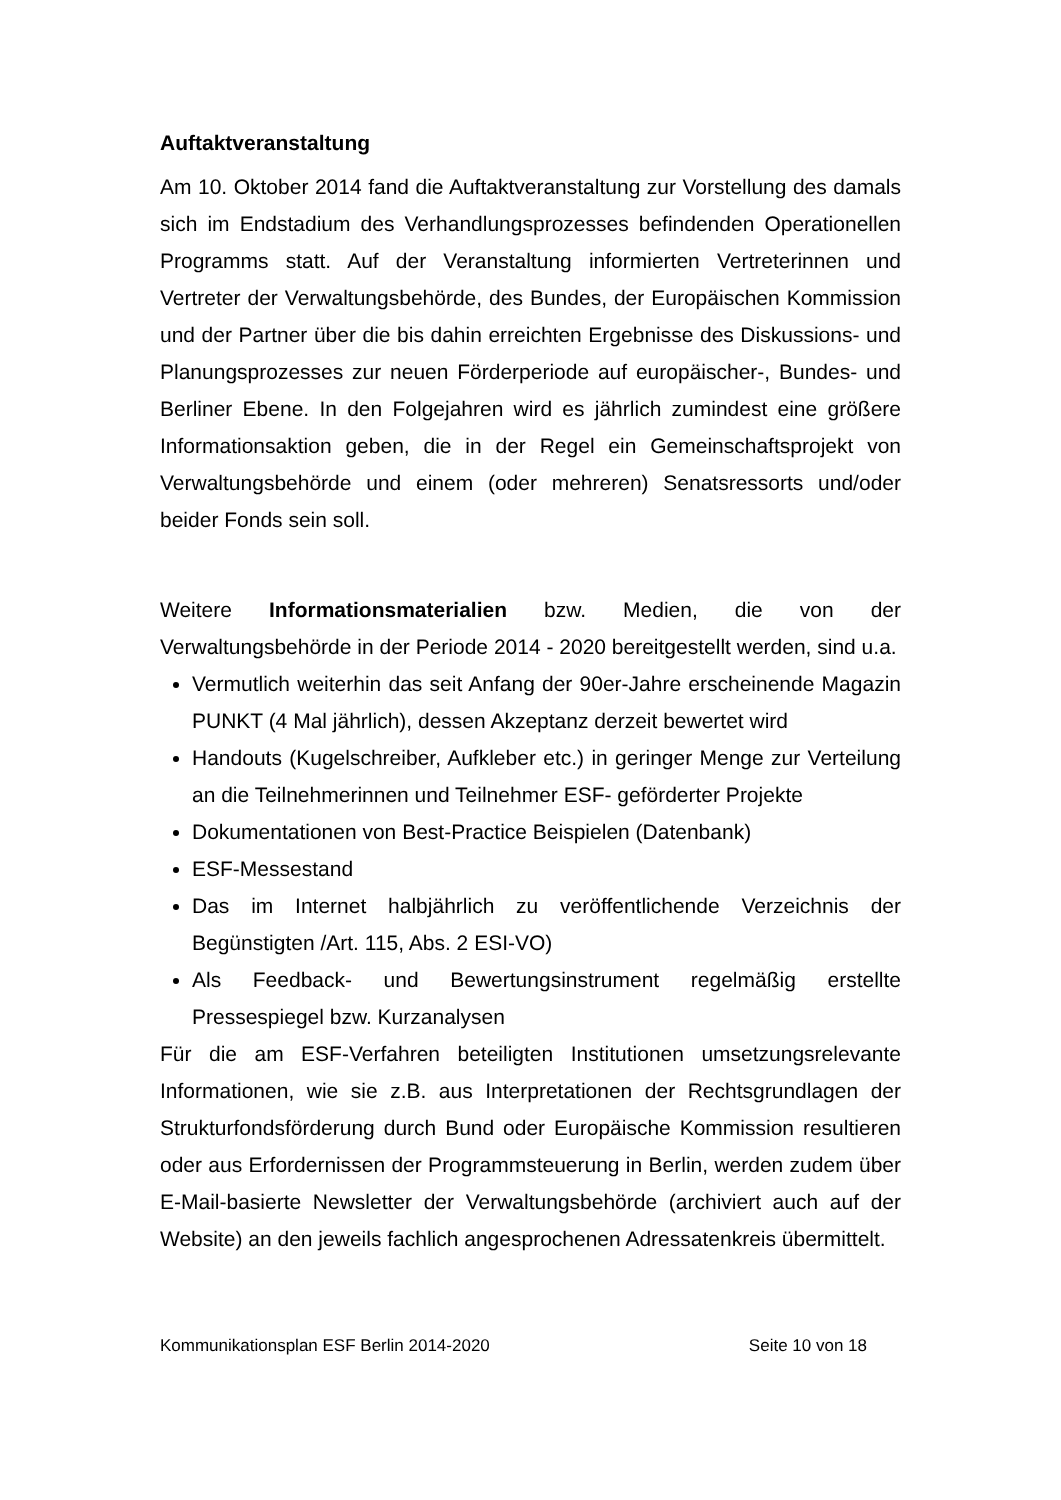Auftaktveranstaltung
Am 10. Oktober 2014 fand die Auftaktveranstaltung zur Vorstellung des damals sich im Endstadium des Verhandlungsprozesses befindenden Operationellen Programms statt. Auf der Veranstaltung informierten Vertreterinnen und Vertreter der Verwaltungsbehörde, des Bundes, der Europäischen Kommission und der Partner über die bis dahin erreichten Ergebnisse des Diskussions- und Planungsprozesses zur neuen Förderperiode auf europäischer-, Bundes- und Berliner Ebene. In den Folgejahren wird es jährlich zumindest eine größere Informationsaktion geben, die in der Regel ein Gemeinschaftsprojekt von Verwaltungsbehörde und einem (oder mehreren) Senatsressorts und/oder beider Fonds sein soll.
Weitere Informationsmaterialien bzw. Medien, die von der Verwaltungsbehörde in der Periode 2014 - 2020 bereitgestellt werden, sind u.a.
Vermutlich weiterhin das seit Anfang der 90er-Jahre erscheinende Magazin PUNKT (4 Mal jährlich), dessen Akzeptanz derzeit bewertet wird
Handouts (Kugelschreiber, Aufkleber etc.) in geringer Menge zur Verteilung an die Teilnehmerinnen und Teilnehmer ESF- geförderter Projekte
Dokumentationen von Best-Practice Beispielen (Datenbank)
ESF-Messestand
Das im Internet halbjährlich zu veröffentlichende Verzeichnis der Begünstigten /Art. 115, Abs. 2 ESI-VO)
Als Feedback- und Bewertungsinstrument regelmäßig erstellte Pressespiegel bzw. Kurzanalysen
Für die am ESF-Verfahren beteiligten Institutionen umsetzungsrelevante Informationen, wie sie z.B. aus Interpretationen der Rechtsgrundlagen der Strukturfondsförderung durch Bund oder Europäische Kommission resultieren oder aus Erfordernissen der Programmsteuerung in Berlin, werden zudem über E-Mail-basierte Newsletter der Verwaltungsbehörde (archiviert auch auf der Website) an den jeweils fachlich angesprochenen Adressatenkreis übermittelt.
Kommunikationsplan ESF Berlin 2014-2020 Seite 10 von 18